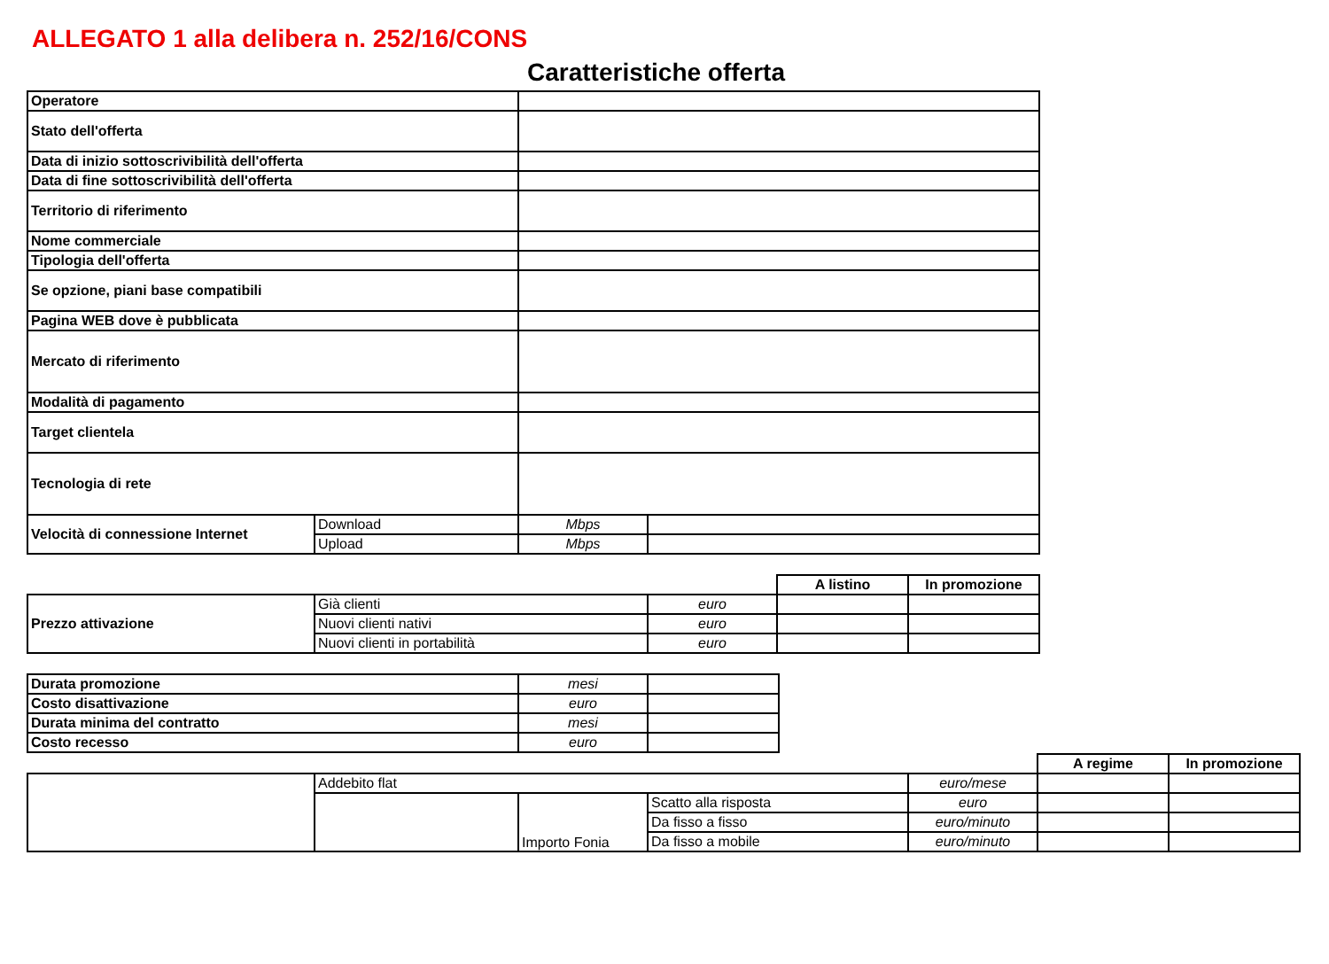ALLEGATO 1 alla delibera n. 252/16/CONS
Caratteristiche offerta
| Operatore | | | |
| Stato dell'offerta | | | |
| Data di inizio sottoscrivibilità dell'offerta | | | |
| Data di fine sottoscrivibilità dell'offerta | | | |
| Territorio di riferimento | | | |
| Nome commerciale | | | |
| Tipologia dell'offerta | | | |
| Se opzione, piani base compatibili | | | |
| Pagina WEB dove è pubblicata | | | |
| Mercato di riferimento | | | |
| Modalità di pagamento | | | |
| Target clientela | | | |
| Tecnologia di rete | | | |
| Velocità di connessione Internet | Download | Mbps | |
| | Upload | Mbps | |
| | | | A listino | In promozione |
| Prezzo attivazione | Già clienti | euro | | |
| | Nuovi clienti nativi | euro | | |
| | Nuovi clienti in portabilità | euro | | |
| Durata promozione | mesi | |
| Costo disattivazione | euro | |
| Durata minima del contratto | mesi | |
| Costo recesso | euro | |
| | | | | | A regime | In promozione |
| | Addebito flat | | | euro/mese | | |
| | | Importo Fonia | Scatto alla risposta | euro | | |
| | | | Da fisso a fisso | euro/minuto | | |
| | | | Da fisso a mobile | euro/minuto | | |